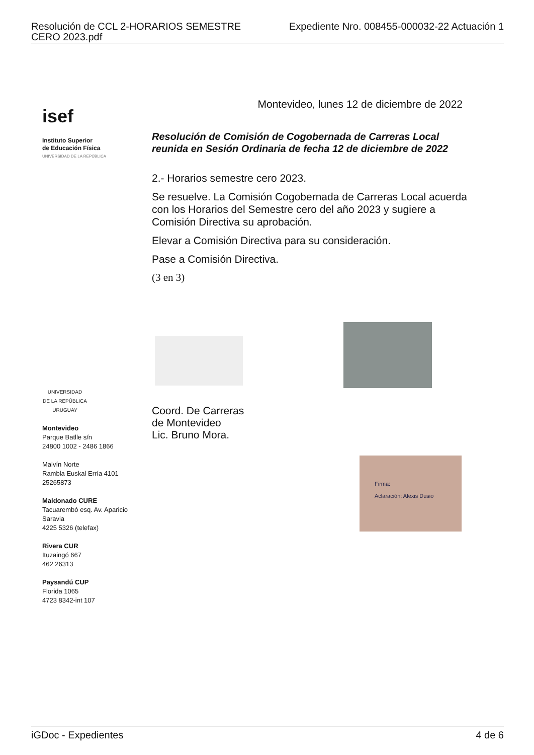Resolución de CCL 2-HORARIOS SEMESTRE
CERO 2023.pdf Expediente Nro. 008455-000032-22 Actuación 1
isef
Instituto Superior
de Educación Física
UNIVERSIDAD DE LA REPÚBLICA
UNIVERSIDAD
DE LA REPÚBLICA
URUGUAY
Montevideo
Parque Batlle s/n
24800 1002 - 2486 1866
Malvín Norte
Rambla Euskal Erría 4101
25265873
Maldonado CURE
Tacuarembó esq. Av. Aparicio Saravia
4225 5326 (telefax)
Rivera CUR
Ituzaingó 667
462 26313
Paysandú CUP
Florida 1065
4723 8342-int 107
Montevideo, lunes 12 de diciembre de 2022
Resolución de Comisión de Cogobernada de Carreras Local
reunida en Sesión Ordinaria de fecha 12 de diciembre de 2022
2.- Horarios semestre cero 2023.
Se resuelve. La Comisión Cogobernada de Carreras Local acuerda con los Horarios del Semestre cero del año 2023 y sugiere a Comisión Directiva su aprobación.
Elevar a Comisión Directiva para su consideración.
Pase a Comisión Directiva.
(3 en 3)
Coord. De Carreras
de Montevideo
Lic. Bruno Mora.
Firma:
Aclaración: Alexis Dusio
iGDoc - Expedientes 4 de 6